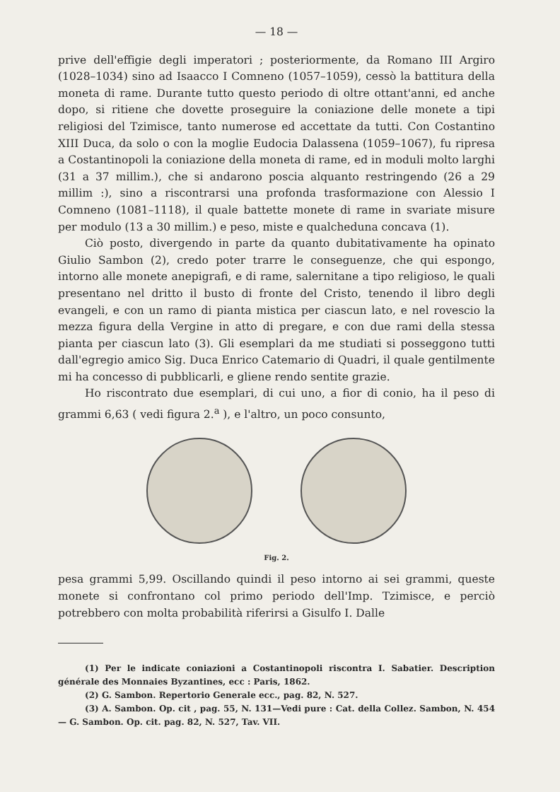— 18 —
prive dell'effigie degli imperatori ; posteriormente, da Romano III Argiro (1028–1034) sino ad Isaacco I Comneno (1057–1059), cessò la battitura della moneta di rame. Durante tutto questo periodo di oltre ottant'anni, ed anche dopo, si ritiene che dovette proseguire la coniazione delle monete a tipi religiosi del Tzimisce, tanto numerose ed accettate da tutti. Con Costantino XIII Duca, da solo o con la moglie Eudocia Dalassena (1059–1067), fu ripresa a Costantinopoli la coniazione della moneta di rame, ed in moduli molto larghi (31 a 37 millim.), che si andarono poscia alquanto restringendo (26 a 29 millim :), sino a riscontrarsi una profonda trasformazione con Alessio I Comneno (1081–1118), il quale battette monete di rame in svariate misure per modulo (13 a 30 millim.) e peso, miste e qualcheduna concava (1).
Ciò posto, divergendo in parte da quanto dubitativamente ha opinato Giulio Sambon (2), credo poter trarre le conseguenze, che qui espongo, intorno alle monete anepigrafi, e di rame, salernitane a tipo religioso, le quali presentano nel dritto il busto di fronte del Cristo, tenendo il libro degli evangeli, e con un ramo di pianta mistica per ciascun lato, e nel rovescio la mezza figura della Vergine in atto di pregare, e con due rami della stessa pianta per ciascun lato (3). Gli esemplari da me studiati si posseggono tutti dall'egregio amico Sig. Duca Enrico Catemario di Quadri, il quale gentilmente mi ha concesso di pubblicarli, e gliene rendo sentite grazie.
Ho riscontrato due esemplari, di cui uno, a fior di conio, ha il peso di grammi 6,63 ( vedi figura 2.<sup>a</sup> ), e l'altro, un poco consunto,
Fig. 2.
pesa grammi 5,99. Oscillando quindi il peso intorno ai sei grammi, queste monete si confrontano col primo periodo dell'Imp. Tzimisce, e perciò potrebbero con molta probabilità riferirsi a Gisulfo I. Dalle
(1) Per le indicate coniazioni a Costantinopoli riscontra I. Sabatier. Description générale des Monnaies Byzantines, ecc : Paris, 1862.
(2) G. Sambon. Repertorio Generale ecc., pag. 82, N. 527.
(3) A. Sambon. Op. cit , pag. 55, N. 131—Vedi pure : Cat. della Collez. Sambon, N. 454 — G. Sambon. Op. cit. pag. 82, N. 527, Tav. VII.